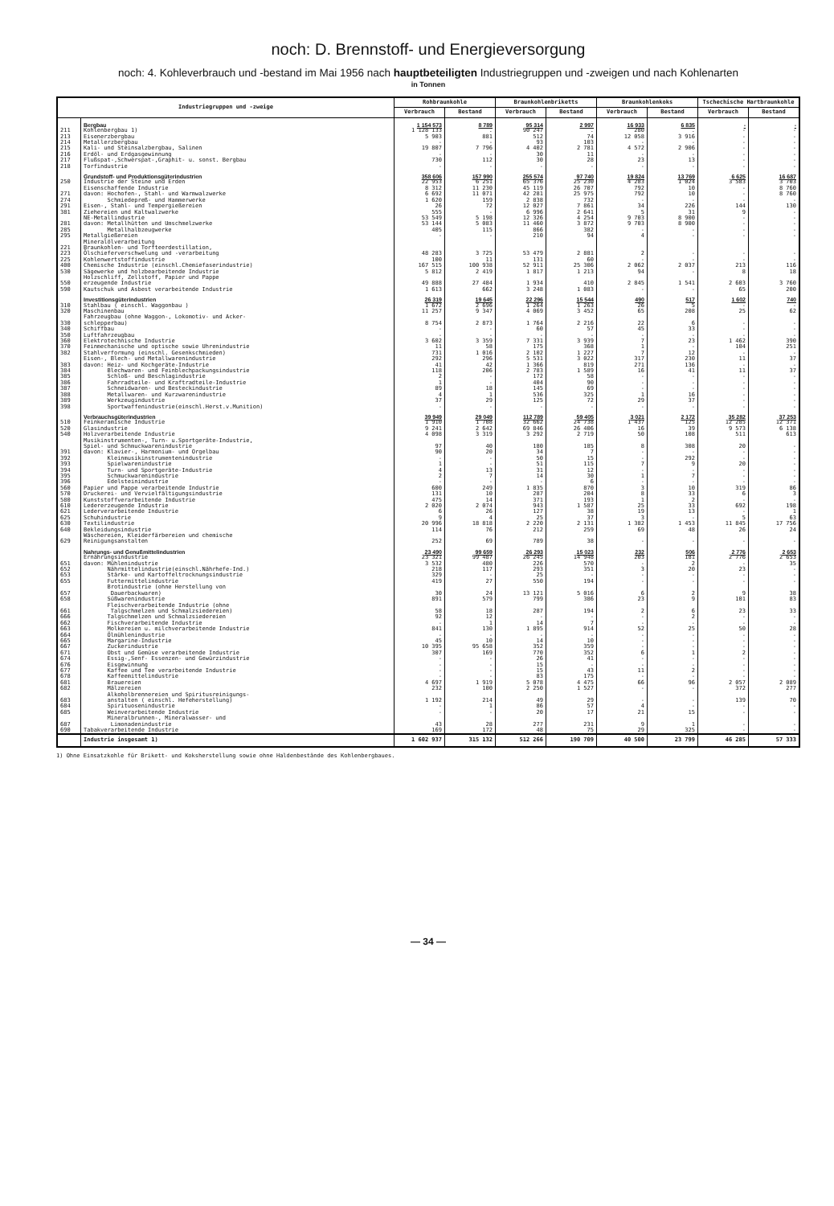noch: D. Brennstoff- und Energieversorgung
noch: 4. Kohleverbrauch und -bestand im Mai 1956 nach hauptbeteiligten Industriegruppen und -zweigen und nach Kohlenarten
in Tonnen
| Industriegruppen und -zweige | | Rohbraunkohle | | Braunkohlenbriketts | | Braunkohlenkoks | | Tschechische Hartbraunkohle | |
| --- | --- | --- | --- | --- | --- | --- | --- | --- | --- |
| | | Verbrauch | Bestand | Verbrauch | Bestand | Verbrauch | Bestand | Verbrauch | Bestand |
| | Bergbau | 1 154 573 | 8 789 | 95 314 | 2 997 | 16 933 | 6 835 | - | - |
| 211 | Kohlenbergbau 1) | 1 128 133 | . | 90 247 | . | 280 | . | - | - |
| 213 | Eisenerzbergbau | 5 903 | 881 | 512 | 74 | 12 058 | 3 916 | - | - |
| 214 | Metallerzbergbau | - | - | 93 | 103 | - | - | - | - |
| 215 | Kali- und Steinsalzbergbau, Salinen | 19 807 | 7 796 | 4 402 | 2 781 | 4 572 | 2 906 | - | - |
| 216 | Erdöl- und Erdgasgewinnung | - | - | 30 | 11 | - | - | - | - |
| 217 | Flußspat-,Schwerspat-,Graphit- u. sonst. Bergbau | 730 | 112 | 30 | 28 | 23 | 13 | - | - |
| 218 | Torfindustrie | - | - | - | - | - | - | - | - |
| | Grundstoff- und Produktionsgüterindustrien | 358 606 | 157 990 | 255 574 | 97 740 | 19 824 | 13 769 | 6 625 | 16 687 |
| 250 | Industrie der Steine und Erden | 22 953 | 6 251 | 65 376 | 25 230 | 4 283 | 1 024 | 3 583 | 3 703 |
| | Eisenschaffende Industrie | 8 312 | 11 230 | 45 119 | 26 707 | 792 | 10 | - | 8 760 |
| 271 | davon: Hochofen-, Stahl- und Warmwalzwerke | 6 692 | 11 071 | 42 281 | 25 975 | 792 | 10 | - | 8 760 |
| 274 | Schmiedepreß- und Hammerwerke | 1 620 | 159 | 2 838 | 732 | - | - | - | - |
| 291 | Eisen-, Stahl- und Tempergießereien | 26 | 72 | 12 027 | 7 861 | 34 | 226 | 144 | 130 |
| 381 | Ziehereien und Kaltwalzwerke | 555 | - | 6 996 | 2 641 | 5 | 31 | 9 | - |
| | NE-Metallindustrie | 53 549 | 5 198 | 12 326 | 4 254 | 9 703 | 8 900 | - | - |
| 281 | davon: Metallhütten und Umschmelzwerke | 53 144 | 5 083 | 11 460 | 3 872 | 9 703 | 8 900 | - | - |
| 285 | Metallhalbzeugwerke | 405 | 115 | 866 | 382 | - | - | - | - |
| 295 | Metallgießereien | - | - | 210 | 94 | 4 | - | - | - |
| 221 223 | Mineralölverarbeitung Braunkohlen- und Torfteerdestillation, Ölschieferverschwelung und -verarbeitung | 48 283 | 3 725 | 53 479 | 2 881 | 2 | - | - | - |
| 225 | Kohlenwertstoffindustrie | 100 | 11 | 131 | 60 | - | - | - | - |
| 400 | Chemische Industrie (einschl.Chemiefaserindustrie) | 167 515 | 100 938 | 52 911 | 25 306 | 2 062 | 2 037 | 213 | 116 |
| 530 | Sägewerke und holzbearbeitende Industrie | 5 812 | 2 419 | 1 817 | 1 213 | 94 | - | 8 | 18 |
| 550 | Holzschliff, Zellstoff, Papier und Pappe erzeugende Industrie | 49 888 | 27 484 | 1 934 | 410 | 2 845 | 1 541 | 2 603 | 3 760 |
| 590 | Kautschuk und Asbest verarbeitende Industrie | 1 613 | 662 | 3 248 | 1 083 | - | - | 65 | 200 |
| | Investitionsgüterindustrien | 26 319 | 19 645 | 22 296 | 15 544 | 490 | 517 | 1 602 | 740 |
| 310 | Stahlbau ( einschl. Waggonbau ) | 1 672 | 2 696 | 1 264 | 1 263 | 26 | 5 | - | - |
| 320 | Maschinenbau | 11 257 | 9 347 | 4 069 | 3 452 | 65 | 208 | 25 | 62 |
| 330 | Fahrzeugbau (ohne Waggon-, Lokomotiv- und Acker- schlepperbau) | 8 754 | 2 873 | 1 764 | 2 216 | 22 | 6 | - | - |
| 340 | Schiffbau | - | - | 60 | 57 | 45 | 33 | - | - |
| 350 | Luftfahrzeugbau | - | - | - | - | - | - | - | - |
| 360 | Elektrotechnische Industrie | 3 602 | 3 359 | 7 331 | 3 939 | 7 | 23 | 1 462 | 390 |
| 370 | Feinmechanische und optische sowie Uhrenindustrie | 11 | 58 | 175 | 368 | 1 | - | 104 | 251 |
| 382 | Stahlverformung (einschl. Gesenkschmieden) | 731 | 1 016 | 2 102 | 1 227 | 7 | 12 | - | - |
| | Eisen-, Blech- und Metallwarenindustrie | 292 | 296 | 5 531 | 3 022 | 317 | 230 | 11 | 37 |
| 383 | davon: Heiz- und Kochgeräte-Industrie | 41 | 42 | 1 366 | 819 | 271 | 136 | - | - |
| 384 | Blechwaren- und Feinblechpackungsindustrie | 118 | 206 | 2 783 | 1 589 | 16 | 41 | 11 | 37 |
| 385 | Schloß- und Beschlagindustrie | 2 | - | 172 | 58 | - | - | - | - |
| 386 | Fahrradteile- und Kraftradteile-Industrie | 1 | - | 404 | 90 | - | - | - | - |
| 387 | Schneidwaren- und Besteckindustrie | 89 | 18 | 145 | 69 | - | - | - | - |
| 388 | Metallwaren- und Kurzwarenindustrie | 4 | 1 | 536 | 325 | 1 | 16 | - | - |
| 389 | Werkzeugindustrie | 37 | 29 | 125 | 72 | 29 | 37 | - | - |
| 398 | Sportwaffenindustrie(einschl.Herst.v.Munition) | - | - | - | - | - | - | - | - |
| | Verbrauchsgüterindustrien | 39 949 | 29 049 | 112 789 | 59 405 | 3 021 | 2 172 | 35 282 | 37 253 |
| 510 | Feinkeramische Industrie | 1 910 | 1 708 | 32 662 | 24 738 | 1 437 | 125 | 12 285 | 12 371 |
| 520 | Glasindustrie | 9 241 | 2 642 | 69 846 | 26 406 | 16 | 39 | 9 573 | 6 138 |
| 540 | Holzverarbeitende Industrie | 4 098 | 3 319 | 3 292 | 2 719 | 50 | 108 | 511 | 613 |
| | Musikinstrumenten-, Turn- u.Sportgeräte-Industrie, Spiel- und Schmuckwarenindustrie | 97 | 40 | 180 | 185 | 8 | 308 | 20 | - |
| 391 | davon: Klavier-, Harmonium- und Orgelbau | 90 | 20 | 34 | 7 | - | - | - | - |
| 392 | Kleinmusikinstrumentenindustrie | - | - | 50 | 15 | - | 292 | - | - |
| 393 | Spielwarenindustrie | 1 | - | 51 | 115 | 7 | 9 | 20 | - |
| 394 | Turn- und Sportgeräte-Industrie | 4 | 13 | 31 | 12 | - | - | - | - |
| 395 | Schmuckwarenindustrie | 2 | 7 | 14 | 30 | 1 | 7 | - | - |
| 396 | Edelsteinindustrie | - | - | - | 6 | - | - | - | - |
| 560 | Papier und Pappe verarbeitende Industrie | 600 | 249 | 1 835 | 870 | 3 | 10 | 319 | 86 |
| 570 | Druckerei- und Vervielfältigungsindustrie | 131 | 10 | 287 | 204 | 8 | 33 | 6 | 3 |
| 580 | Kunststoffverarbeitende Industrie | 475 | 14 | 371 | 193 | 1 | 2 | - | - |
| 610 | Ledererzeugende Industrie | 2 020 | 2 074 | 943 | 1 587 | 25 | 33 | 692 | 198 |
| 621 | Lederverarbeitende Industrie | 6 | 26 | 127 | 38 | 19 | 13 | - | 1 |
| 625 | Schuhindustrie | 9 | 4 | 25 | 37 | 3 | - | 5 | 63 |
| 630 | Textilindustrie | 20 996 | 18 818 | 2 220 | 2 131 | 1 382 | 1 453 | 11 845 | 17 756 |
| 640 | Bekleidungsindustrie | 114 | 76 | 212 | 259 | 69 | 48 | 26 | 24 |
| 629 | Wäschereien, Kleiderfärbereien und chemische Reinigungsanstalten | 252 | 69 | 789 | 38 | - | - | - | - |
| | Nahrungs- und Genußmittelindustrien | 23 490 | 99 659 | 26 293 | 15 023 | 232 | 506 | 2 776 | 2 653 |
| | Ernährungsindustrie | 23 321 | 99 487 | 26 245 | 14 948 | 203 | 181 | 2 776 | 2 653 |
| 651 | davon: Mühlenindustrie | 3 532 | 480 | 226 | 570 | - | 2 | - | 35 |
| 652 | Nährmittelindustrie(einschl.Nährhefe-Ind.) | 218 | 117 | 293 | 351 | 3 | 20 | 23 | - |
| 653 | Stärke- und Kartoffeltrocknungsindustrie | 329 | - | 25 | - | - | - | - | - |
| 655 | Futtermittelindustrie | 419 | 27 | 550 | 194 | - | - | - | - |
| 657 | Brotindustrie (ohne Herstellung von Dauerbackwaren) | 30 | 24 | 13 121 | 5 016 | 6 | 2 | 9 | 38 |
| 658 | Süßwarenindustrie | 891 | 579 | 799 | 386 | 23 | 9 | 101 | 83 |
| 661 | Fleischverarbeitende Industrie (ohne Talgschmelzen und Schmalzsiedereien) | 58 | 18 | 287 | 194 | 2 | 6 | 23 | 33 |
| 666 | Talgschmelzen und Schmalzsiedereien | 92 | 12 | - | - | - | 2 | - | - |
| 662 | Fischverarbeitende Industrie | - | 1 | 14 | 7 | - | - | - | - |
| 663 | Molkereien u. milchverarbeitende Industrie | 841 | 130 | 1 895 | 914 | 52 | 25 | 50 | 28 |
| 664 | Ölmühlenindustrie | - | - | - | - | - | - | - | - |
| 665 | Margarine-Industrie | 45 | 10 | 14 | 10 | - | - | - | - |
| 667 | Zuckerindustrie | 10 395 | 95 658 | 352 | 359 | - | - | - | - |
| 671 | Obst und Gemüse verarbeitende Industrie | 307 | 169 | 770 | 352 | 6 | 1 | 2 | - |
| 674 | Essig-,Senf- Essenzen- und Gewürzindustrie | - | - | 26 | 41 | - | - | - | - |
| 676 | Eisgewinnung | - | - | 15 | - | - | - | - | - |
| 677 | Kaffee und Tee verarbeitende Industrie | - | - | 15 | 43 | 11 | 2 | - | - |
| 678 | Kaffeemittelindustrie | - | - | 83 | 175 | - | - | - | - |
| 681 | Brauereien | 4 697 | 1 919 | 5 078 | 4 475 | 66 | 96 | 2 057 | 2 089 |
| 682 | Mälzereien | 232 | 100 | 2 250 | 1 527 | - | - | 372 | 277 |
| 683 | Alkoholbrennereien und Spiritusreinigungs- anstalten ( einschl. Hefeherstellung) | 1 192 | 214 | 49 | 29 | - | - | 139 | 70 |
| 684 | Spirituosenindustrie | - | 1 | 86 | 57 | 4 | - | - | - |
| 685 | Weinverarbeitende Industrie | - | - | 20 | 17 | 21 | 15 | - | - |
| 687 | Mineralbrunnen-, Mineralwasser- und Limonadenindustrie | 43 | 28 | 277 | 231 | 9 | 1 | - | - |
| 690 | Tabakverarbeitende Industrie | 169 | 172 | 48 | 75 | 29 | 325 | - | - |
| | Industrie insgesamt 1) | 1 602 937 | 315 132 | 512 266 | 190 709 | 40 500 | 23 799 | 46 285 | 57 333 |
1) Ohne Einsatzkohle für Brikett- und Koksherstellung sowie ohne Haldenbestände des Kohlenbergbaues.
— 34 —